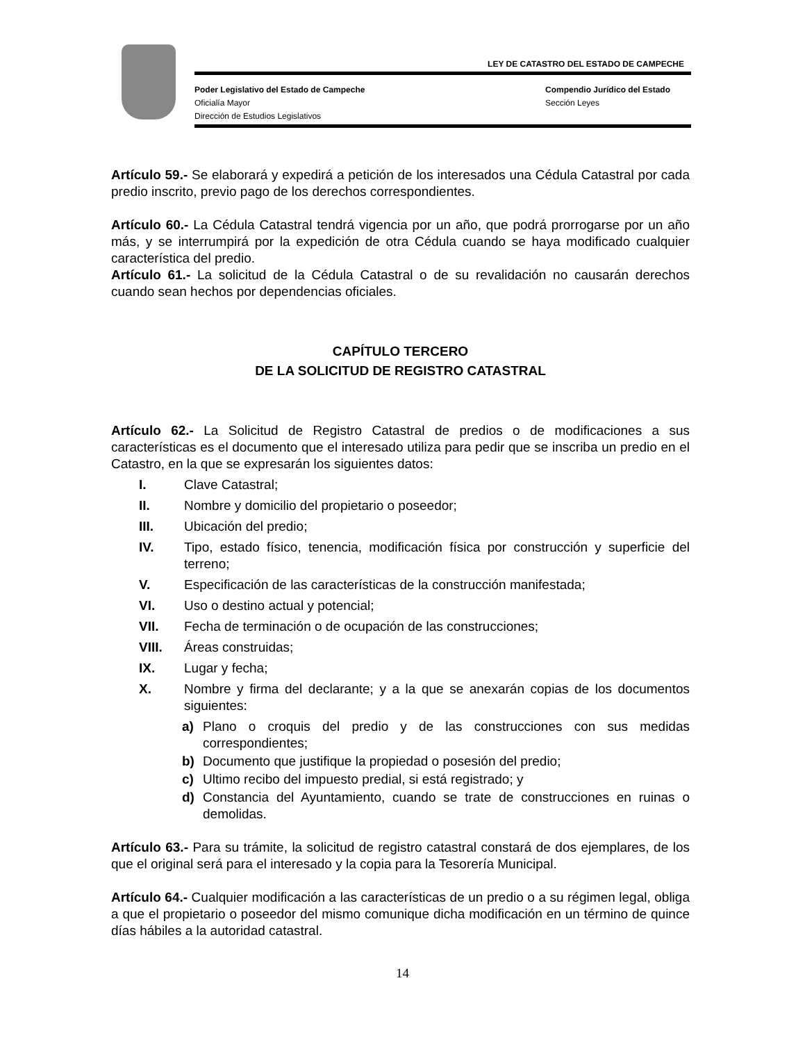LEY DE CATASTRO DEL ESTADO DE CAMPECHE
Poder Legislativo del Estado de Campeche
Compendio Jurídico del Estado
Oficialía Mayor Sección Leyes
Dirección de Estudios Legislativos
Artículo 59.- Se elaborará y expedirá a petición de los interesados una Cédula Catastral por cada predio inscrito, previo pago de los derechos correspondientes.
Artículo 60.- La Cédula Catastral tendrá vigencia por un año, que podrá prorrogarse por un año más, y se interrumpirá por la expedición de otra Cédula cuando se haya modificado cualquier característica del predio.
Artículo 61.- La solicitud de la Cédula Catastral o de su revalidación no causarán derechos cuando sean hechos por dependencias oficiales.
CAPÍTULO TERCERO
DE LA SOLICITUD DE REGISTRO CATASTRAL
Artículo 62.- La Solicitud de Registro Catastral de predios o de modificaciones a sus características es el documento que el interesado utiliza para pedir que se inscriba un predio en el Catastro, en la que se expresarán los siguientes datos:
I. Clave Catastral;
II. Nombre y domicilio del propietario o poseedor;
III. Ubicación del predio;
IV. Tipo, estado físico, tenencia, modificación física por construcción y superficie del terreno;
V. Especificación de las características de la construcción manifestada;
VI. Uso o destino actual y potencial;
VII. Fecha de terminación o de ocupación de las construcciones;
VIII. Áreas construidas;
IX. Lugar y fecha;
X. Nombre y firma del declarante; y a la que se anexarán copias de los documentos siguientes:
a) Plano o croquis del predio y de las construcciones con sus medidas correspondientes;
b) Documento que justifique la propiedad o posesión del predio;
c) Ultimo recibo del impuesto predial, si está registrado; y
d) Constancia del Ayuntamiento, cuando se trate de construcciones en ruinas o demolidas.
Artículo 63.- Para su trámite, la solicitud de registro catastral constará de dos ejemplares, de los que el original será para el interesado y la copia para la Tesorería Municipal.
Artículo 64.- Cualquier modificación a las características de un predio o a su régimen legal, obliga a que el propietario o poseedor del mismo comunique dicha modificación en un término de quince días hábiles a la autoridad catastral.
14